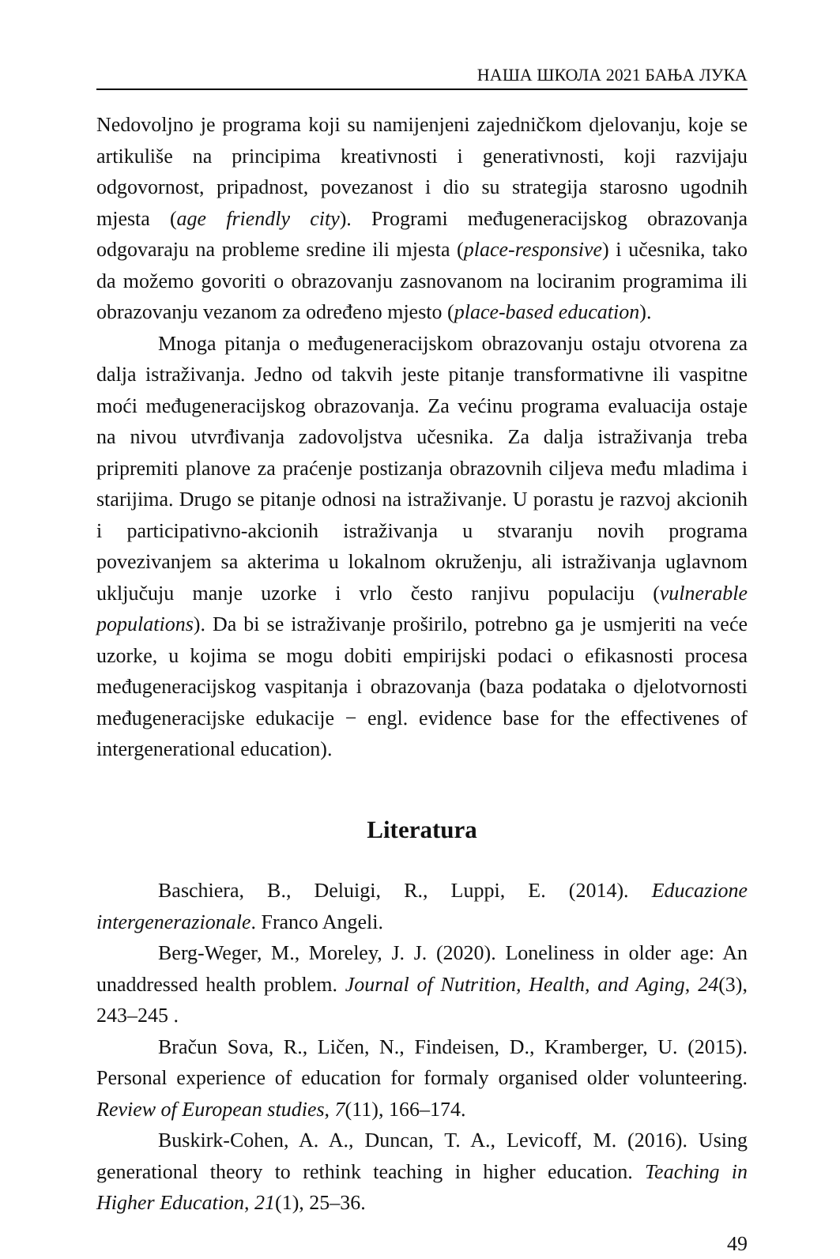НАША ШКОЛА 2021 БАЊА ЛУКА
Nedovoljno je programa koji su namijenjeni zajedničkom djelovanju, koje se artikuliše na principima kreativnosti i generativnosti, koji razvijaju odgovornost, pripadnost, povezanost i dio su strategija starosno ugodnih mjesta (age friendly city). Programi međugeneracijskog obrazovanja odgovaraju na probleme sredine ili mjesta (place-responsive) i učesnika, tako da možemo govoriti o obrazovanju zasnovanom na lociranim programima ili obrazovanju vezanom za određeno mjesto (place-based education).
Mnoga pitanja o međugeneracijskom obrazovanju ostaju otvorena za dalja istraživanja. Jedno od takvih jeste pitanje transformativne ili vaspitne moći međugeneracijskog obrazovanja. Za većinu programa evaluacija ostaje na nivou utvrđivanja zadovoljstva učesnika. Za dalja istraživanja treba pripremiti planove za praćenje postizanja obrazovnih ciljeva među mladima i starijima. Drugo se pitanje odnosi na istraživanje. U porastu je razvoj akcionih i participativno-akcionih istraživanja u stvaranju novih programa povezivanjem sa akterima u lokalnom okruženju, ali istraživanja uglavnom uključuju manje uzorke i vrlo često ranjivu populaciju (vulnerable populations). Da bi se istraživanje proširilo, potrebno ga je usmjeriti na veće uzorke, u kojima se mogu dobiti empirijski podaci o efikasnosti procesa međugeneracijskog vaspitanja i obrazovanja (baza podataka o djelotvornosti međugeneracijske edukacije − engl. evidence base for the effectivenes of intergenerational education).
Literatura
Baschiera, B., Deluigi, R., Luppi, E. (2014). Educazione intergenerazionale. Franco Angeli.
Berg-Weger, M., Moreley, J. J. (2020). Loneliness in older age: An unaddressed health problem. Journal of Nutrition, Health, and Aging, 24(3), 243–245 .
Bračun Sova, R., Ličen, N., Findeisen, D., Kramberger, U. (2015). Personal experience of education for formaly organised older volunteering. Review of European studies, 7(11), 166–174.
Buskirk-Cohen, A. A., Duncan, T. A., Levicoff, M. (2016). Using generational theory to rethink teaching in higher education. Teaching in Higher Education, 21(1), 25–36.
49